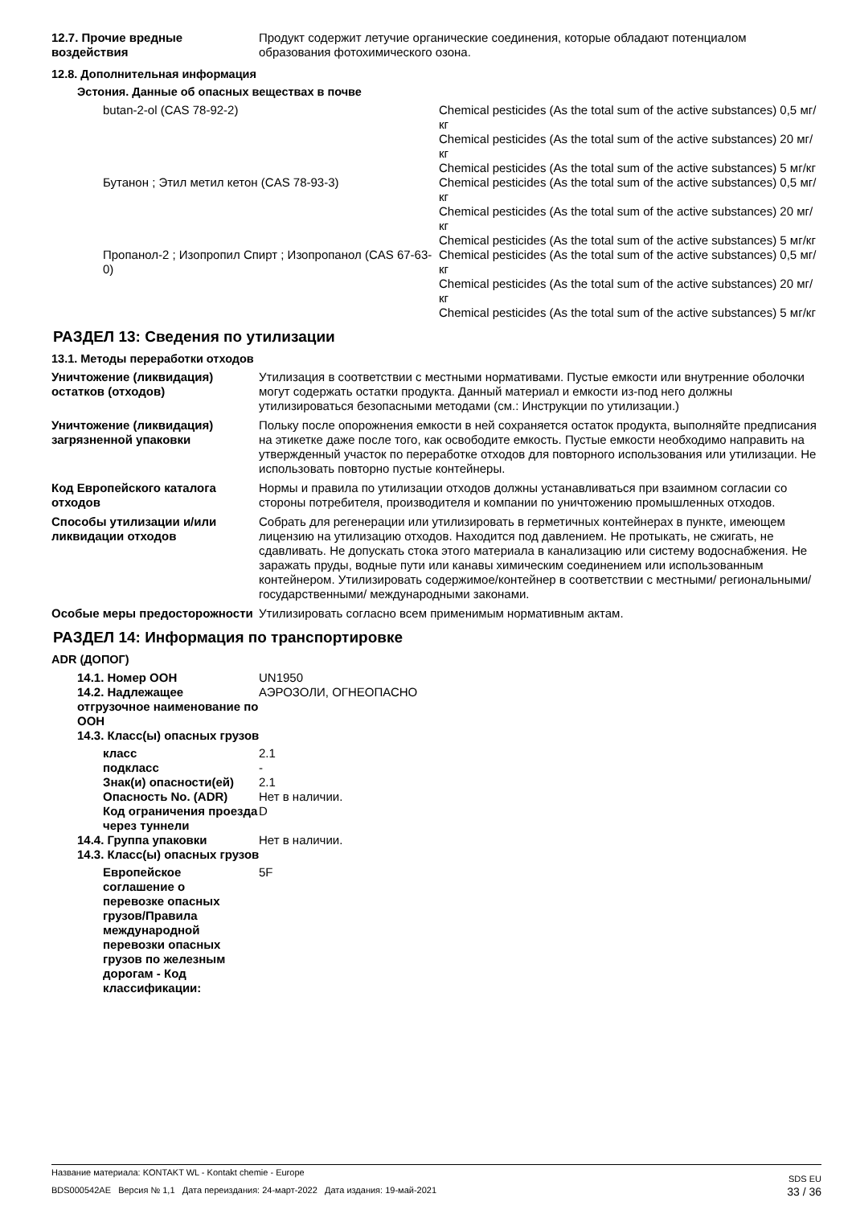| 12.7. Прочие вредные воздействия | Продукт содержит летучие органические соединения, которые обладают потенциалом образования фотохимического озона. |
12.8. Дополнительная информация
Эстония. Данные об опасных веществах в почве
| butan-2-ol (CAS 78-92-2) | Chemical pesticides (As the total sum of the active substances) 0,5 мг/кг Chemical pesticides (As the total sum of the active substances) 20 мг/кг Chemical pesticides (As the total sum of the active substances) 5 мг/кг |
| Бутанон ; Этил метил кетон (CAS 78-93-3) | Chemical pesticides (As the total sum of the active substances) 0,5 мг/кг Chemical pesticides (As the total sum of the active substances) 20 мг/кг Chemical pesticides (As the total sum of the active substances) 5 мг/кг |
| Пропанол-2 ; Изопропил Спирт ; Изопропанол (CAS 67-63-0) | Chemical pesticides (As the total sum of the active substances) 0,5 мг/кг Chemical pesticides (As the total sum of the active substances) 20 мг/кг Chemical pesticides (As the total sum of the active substances) 5 мг/кг |
РАЗДЕЛ 13: Сведения по утилизации
13.1. Методы переработки отходов
| Уничтожение (ликвидация) остатков (отходов) | Утилизация в соответствии с местными нормативами. Пустые емкости или внутренние оболочки могут содержать остатки продукта. Данный материал и емкости из-под него должны утилизироваться безопасными методами (см.: Инструкции по утилизации.) |
| Уничтожение (ликвидация) загрязненной упаковки | Польку после опорожнения емкости в ней сохраняется остаток продукта, выполняйте предписания на этикетке даже после того, как освободите емкость. Пустые емкости необходимо направить на утвержденный участок по переработке отходов для повторного использования или утилизации. Не использовать повторно пустые контейнеры. |
| Код Европейского каталога отходов | Нормы и правила по утилизации отходов должны устанавливаться при взаимном согласии со стороны потребителя, производителя и компании по уничтожению промышленных отходов. |
| Способы утилизации и/или ликвидации отходов | Собрать для регенерации или утилизировать в герметичных контейнерах в пункте, имеющем лицензию на утилизацию отходов. Находится под давлением. Не протыкать, не сжигать, не сдавливать. Не допускать стока этого материала в канализацию или систему водоснабжения. Не заражать пруды, водные пути или канавы химическим соединением или использованным контейнером. Утилизировать содержимое/контейнер в соответствии с местными/ региональными/ государственными/ международными законами. |
| Особые меры предосторожности | Утилизировать согласно всем применимым нормативным актам. |
РАЗДЕЛ 14: Информация по транспортировке
ADR (ДОПОГ)
| 14.1. Номер ООН | UN1950 |
| 14.2. Надлежащее отгрузочное наименование по ООН | АЭРОЗОЛИ, ОГНЕОПАСНО |
| 14.3. Класс(ы) опасных грузов | |
| класс | 2.1 |
| подкласс | - |
| Знак(и) опасности(ей) | 2.1 |
| Опасность No. (ADR) | Нет в наличии. |
| Код ограничения проезда через туннели | D |
| 14.4. Группа упаковки | Нет в наличии. |
| 14.3. Класс(ы) опасных грузов | |
| Европейское соглашение о перевозке опасных грузов/Правила международной перевозки опасных грузов по железным дорогам - Код классификации: | 5F |
Название материала: KONTAKT WL - Kontakt chemie - Europe SDS EU
BDS000542AE Версия № 1,1 Дата переиздания: 24-март-2022 Дата издания: 19-май-2021 33 / 36